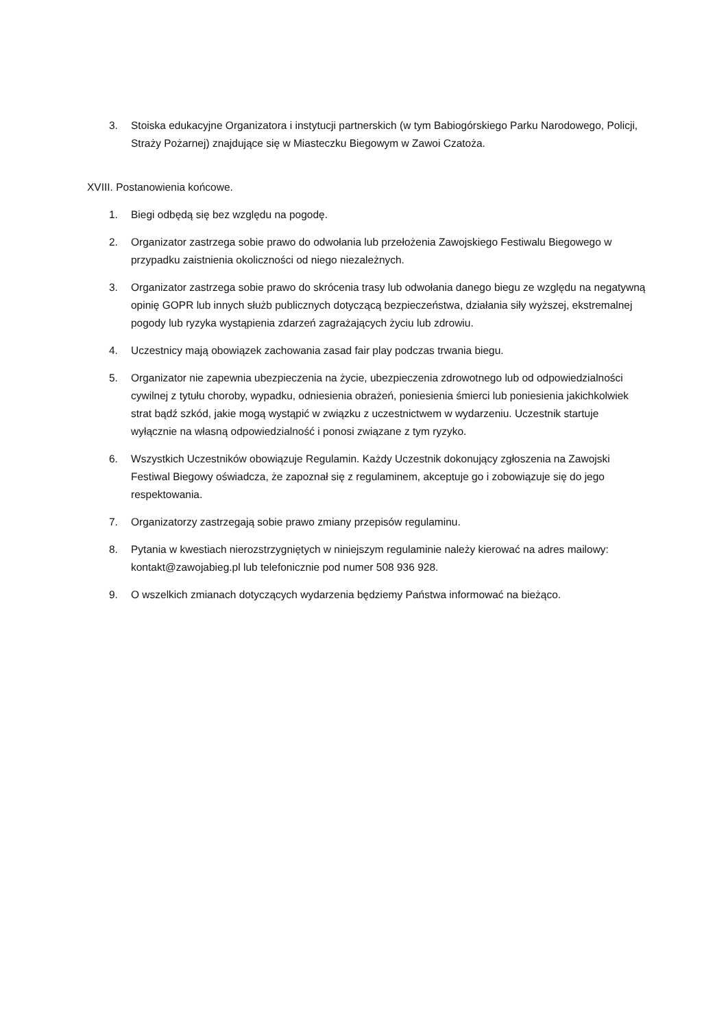3. Stoiska edukacyjne Organizatora i instytucji partnerskich (w tym Babiogórskiego Parku Narodowego, Policji, Straży Pożarnej) znajdujące się w Miasteczku Biegowym w Zawoi Czatoża.
XVIII. Postanowienia końcowe.
1. Biegi odbędą się bez względu na pogodę.
2. Organizator zastrzega sobie prawo do odwołania lub przełożenia Zawojskiego Festiwalu Biegowego w przypadku zaistnienia okoliczności od niego niezależnych.
3. Organizator zastrzega sobie prawo do skrócenia trasy lub odwołania danego biegu ze względu na negatywną opinię GOPR lub innych służb publicznych dotyczącą bezpieczeństwa, działania siły wyższej, ekstremalnej pogody lub ryzyka wystąpienia zdarzeń zagrażających życiu lub zdrowiu.
4. Uczestnicy mają obowiązek zachowania zasad fair play podczas trwania biegu.
5. Organizator nie zapewnia ubezpieczenia na życie, ubezpieczenia zdrowotnego lub od odpowiedzialności cywilnej z tytułu choroby, wypadku, odniesienia obrażeń, poniesienia śmierci lub poniesienia jakichkolwiek strat bądź szkód, jakie mogą wystąpić w związku z uczestnictwem w wydarzeniu. Uczestnik startuje wyłącznie na własną odpowiedzialność i ponosi związane z tym ryzyko.
6. Wszystkich Uczestników obowiązuje Regulamin. Każdy Uczestnik dokonujący zgłoszenia na Zawojski Festiwal Biegowy oświadcza, że zapoznał się z regulaminem, akceptuje go i zobowiązuje się do jego respektowania.
7. Organizatorzy zastrzegają sobie prawo zmiany przepisów regulaminu.
8. Pytania w kwestiach nierozstrzygniętych w niniejszym regulaminie należy kierować na adres mailowy: kontakt@zawojabieg.pl lub telefonicznie pod numer 508 936 928.
9. O wszelkich zmianach dotyczących wydarzenia będziemy Państwa informować na bieżąco.